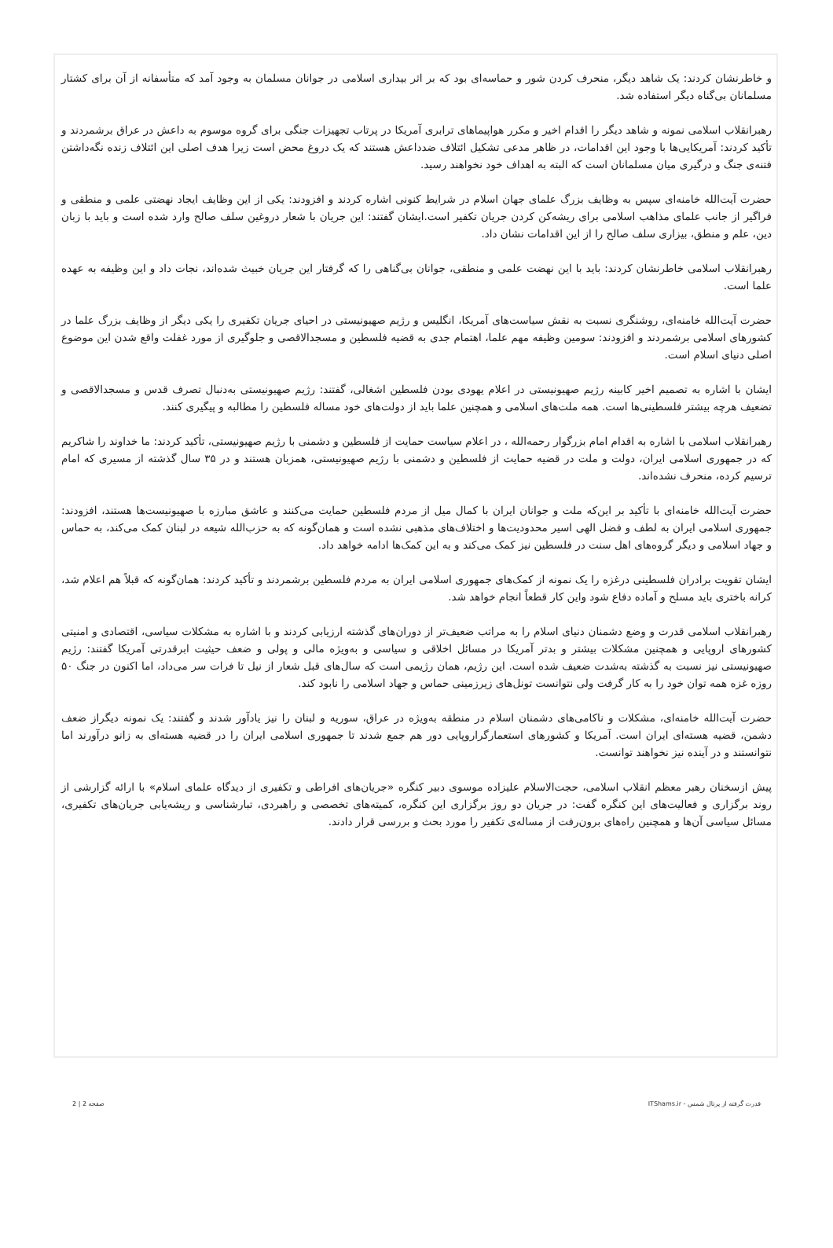و خاطرنشان کردند: یک شاهد دیگر، منحرف کردن شور و حماسه‌ای بود که بر اثر بیداری اسلامی در جوانان مسلمان به وجود آمد که متأسفانه از آن برای کشتار مسلمانان بی‌گناه دیگر استفاده شد.
رهبرانقلاب اسلامی نمونه و شاهد دیگر را اقدام اخیر و مکرر هواپیماهای ترابری آمریکا در پرتاب تجهیزات جنگی برای گروه موسوم به داعش در عراق برشمردند و تأکید کردند: آمریکایی‌ها با وجود این اقدامات، در ظاهر مدعی تشکیل ائتلاف ضدداعش هستند که یک دروغ محض است زیرا هدف اصلی این ائتلاف زنده نگه‌داشتن فتنه‌ی جنگ و درگیری میان مسلمانان است که البته به اهداف خود نخواهند رسید.
حضرت آیت‌الله خامنه‌ای سپس به وظایف بزرگ علمای جهان اسلام در شرایط کنونی اشاره کردند و افزودند: یکی از این وظایف ایجاد نهضتی علمی و منطقی و فراگیر از جانب علمای مذاهب اسلامی برای ریشه‌کن کردن جریان تکفیر است.ایشان گفتند: این جریان با شعار دروغین سلف صالح وارد شده است و باید با زبان دین، علم و منطق، بیزاری سلف صالح را از این اقدامات نشان داد.
رهبرانقلاب اسلامی خاطرنشان کردند: باید با این نهضت علمی و منطقی، جوانان بی‌گناهی را که گرفتار این جریان خبیث شده‌اند، نجات داد و این وظیفه به عهده علما است.
حضرت آیت‌الله خامنه‌ای، روشنگری نسبت به نقش سیاست‌های آمریکا، انگلیس و رژیم صهیونیستی در احیای جریان تکفیری را یکی دیگر از وظایف بزرگ علما در کشورهای اسلامی برشمردند و افزودند: سومین وظیفه مهم علما، اهتمام جدی به قضیه فلسطین و مسجدالاقصی و جلوگیری از مورد غفلت واقع شدن این موضوع اصلی دنیای اسلام است.
ایشان با اشاره به تصمیم اخیر کابینه رژیم صهیونیستی در اعلام یهودی بودن فلسطین اشغالی، گفتند: رژیم صهیونیستی به‌دنبال تصرف قدس و مسجدالاقصی و تضعیف هرچه بیشتر فلسطینی‌ها است. همه ملت‌های اسلامی و همچنین علما باید از دولت‌های خود مساله فلسطین را مطالبه و پیگیری کنند.
رهبرانقلاب اسلامی با اشاره به اقدام امام بزرگوار رحمه‌الله ، در اعلام سیاست حمایت از فلسطین و دشمنی با رژیم صهیونیستی، تأکید کردند: ما خداوند را شاکریم که در جمهوری اسلامی ایران، دولت و ملت در قضیه حمایت از فلسطین و دشمنی با رژیم صهیونیستی، همزبان هستند و در ۳۵ سال گذشته از مسیری که امام ترسیم کرده، منحرف نشده‌اند.
حضرت آیت‌الله خامنه‌ای با تأکید بر این‌که ملت و جوانان ایران با کمال میل از مردم فلسطین حمایت می‌کنند و عاشق مبارزه با صهیونیست‌ها هستند، افزودند: جمهوری اسلامی ایران به لطف و فضل الهی اسیر محدودیت‌ها و اختلاف‌های مذهبی نشده است و همان‌گونه که به حزب‌الله شیعه در لبنان کمک می‌کند، به حماس و جهاد اسلامی و دیگر گروه‌های اهل سنت در فلسطین نیز کمک می‌کند و به این کمک‌ها ادامه خواهد داد.
ایشان تقویت برادران فلسطینی درغزه را یک نمونه از کمک‌های جمهوری اسلامی ایران به مردم فلسطین برشمردند و تأکید کردند: همان‌گونه که قبلاً هم اعلام شد، کرانه باختری باید مسلح و آماده دفاع شود واین کار قطعاً انجام خواهد شد.
رهبرانقلاب اسلامی قدرت و وضع دشمنان دنیای اسلام را به مراتب ضعیف‌تر از دوران‌های گذشته ارزیابی کردند و با اشاره به مشکلات سیاسی، اقتصادی و امنیتی کشورهای اروپایی و همچنین مشکلات بیشتر و بدتر آمریکا در مسائل اخلاقی و سیاسی و به‌ویژه مالی و پولی و ضعف حیثیت ابرقدرتی آمریکا گفتند: رژیم صهیونیستی نیز نسبت به گذشته به‌شدت ضعیف شده است. این رژیم، همان رژیمی است که سال‌های قبل شعار از نیل تا فرات سر می‌داد، اما اکنون در جنگ ۵۰ روزه غزه همه توان خود را به کار گرفت ولی نتوانست تونل‌های زیرزمینی حماس و جهاد اسلامی را نابود کند.
حضرت آیت‌الله خامنه‌ای، مشکلات و ناکامی‌های دشمنان اسلام در منطقه به‌ویژه در عراق، سوریه و لبنان را نیز یادآور شدند و گفتند: یک نمونه دیگراز ضعف دشمن، قضیه هسته‌ای ایران است. آمریکا و کشورهای استعمارگراروپایی دور هم جمع شدند تا جمهوری اسلامی ایران را در قضیه هسته‌ای به زانو درآورند اما نتوانستند و در آینده نیز نخواهند توانست.
پیش ازسخنان رهبر معظم انقلاب اسلامی، حجت‌الاسلام علیزاده موسوی دبیر کنگره «جریان‌های افراطی و تکفیری از دیدگاه علمای اسلام» با ارائه گزارشی از روند برگزاری و فعالیت‌های این کنگره گفت: در جریان دو روز برگزاری این کنگره، کمیته‌های تخصصی و راهبردی، تبارشناسی و ریشه‌یابی جریان‌های تکفیری، مسائل سیاسی آن‌ها و همچنین راه‌های برون‌رفت از مساله‌ی تکفیر را مورد بحث و بررسی قرار دادند.
قدرت گرفته از پرتال شمس - ITShams.ir صفحه 2 | 2